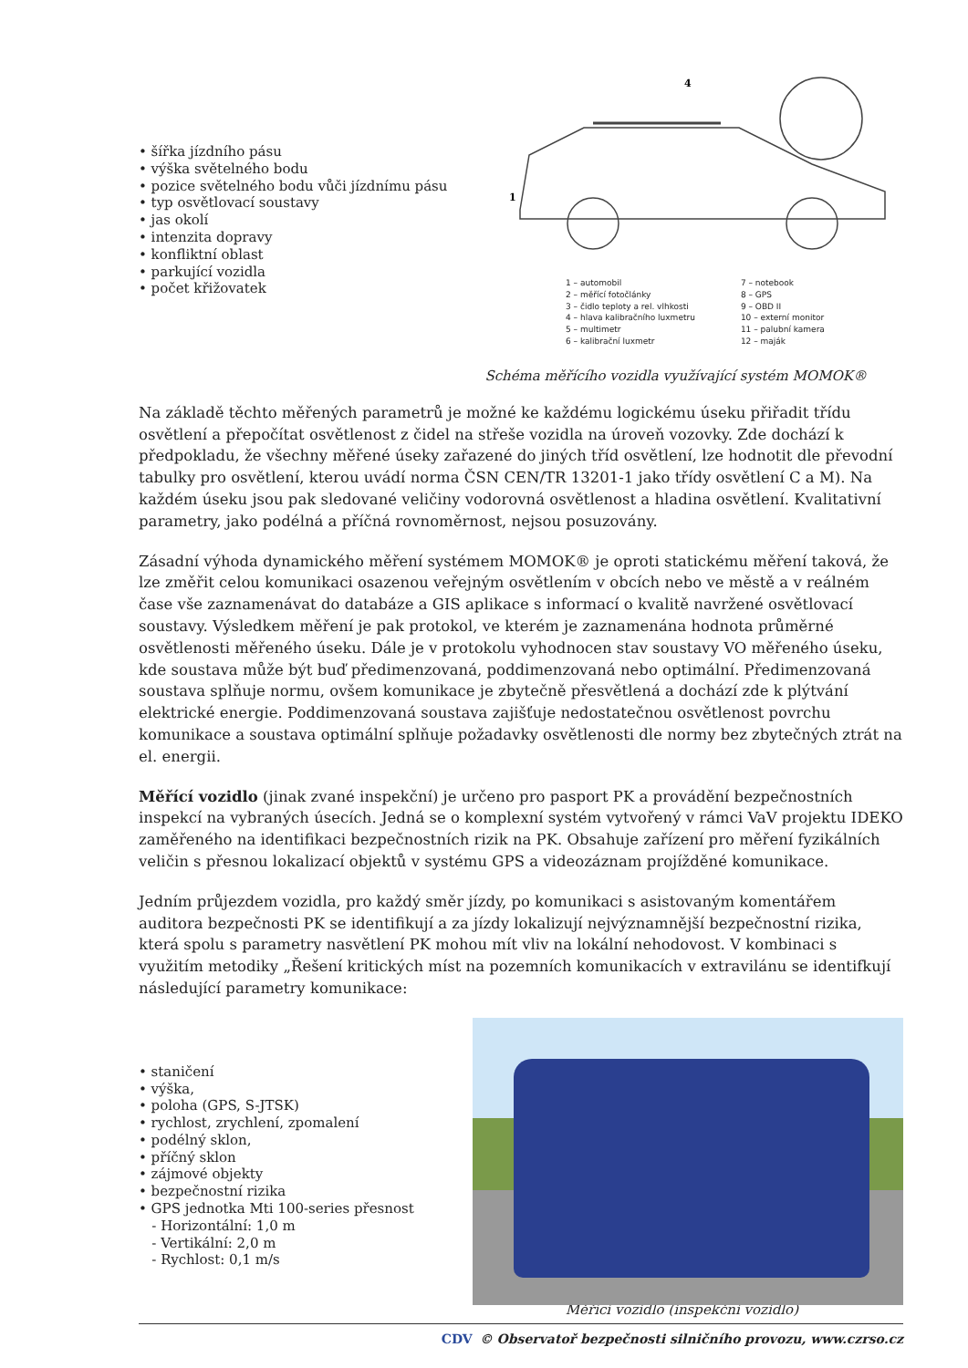• šířka jízdního pásu
• výška světelného bodu
• pozice světelného bodu vůči jízdnímu pásu
• typ osvětlovací soustavy
• jas okolí
• intenzita dopravy
• konfliktní oblast
• parkující vozidla
• počet křižovatek
1
4
1 – automobil
2 – měřící fotočlánky
3 – čidlo teploty a rel. vlhkosti
4 – hlava kalibračního luxmetru
5 – multimetr
6 – kalibrační luxmetr
7 – notebook
8 – GPS
9 – OBD II
10 – externí monitor
11 – palubní kamera
12 – maják
Schéma měřícího vozidla využívající systém MOMOK®
Na základě těchto měřených parametrů je možné ke každému logickému úseku přiřadit třídu osvětlení a přepočítat osvětlenost z čidel na střeše vozidla na úroveň vozovky. Zde dochází k předpokladu, že všechny měřené úseky zařazené do jiných tříd osvětlení, lze hodnotit dle převodní tabulky pro osvětlení, kterou uvádí norma ČSN CEN/TR 13201-1 jako třídy osvětlení C a M). Na každém úseku jsou pak sledované veličiny vodorovná osvětlenost a hladina osvětlení. Kvalitativní parametry, jako podélná a příčná rovnoměrnost, nejsou posuzovány.
Zásadní výhoda dynamického měření systémem MOMOK® je oproti statickému měření taková, že lze změřit celou komunikaci osazenou veřejným osvětlením v obcích nebo ve městě a v reálném čase vše zaznamenávat do databáze a GIS aplikace s informací o kvalitě navržené osvětlovací soustavy. Výsledkem měření je pak protokol, ve kterém je zaznamenána hodnota průměrné osvětlenosti měřeného úseku. Dále je v protokolu vyhodnocen stav soustavy VO měřeného úseku, kde soustava může být buď předimenzovaná, poddimenzovaná nebo optimální. Předimenzovaná soustava splňuje normu, ovšem komunikace je zbytečně přesvětlená a dochází zde k plýtvání elektrické energie. Poddimenzovaná soustava zajišťuje nedostatečnou osvětlenost povrchu komunikace a soustava optimální splňuje požadavky osvětlenosti dle normy bez zbytečných ztrát na el. energii.
Měřící vozidlo (jinak zvané inspekční) je určeno pro pasport PK a provádění bezpečnostních inspekcí na vybraných úsecích. Jedná se o komplexní systém vytvořený v rámci VaV projektu IDEKO zaměřeného na identifikaci bezpečnostních rizik na PK. Obsahuje zařízení pro měření fyzikálních veličin s přesnou lokalizací objektů v systému GPS a videozáznam projížděné komunikace.
Jedním průjezdem vozidla, pro každý směr jízdy, po komunikaci s asistovaným komentářem auditora bezpečnosti PK se identifikují a za jízdy lokalizují nejvýznamnější bezpečnostní rizika, která spolu s parametry nasvětlení PK mohou mít vliv na lokální nehodovost. V kombinaci s využitím metodiky „Řešení kritických míst na pozemních komunikacích v extravilánu se identifkují následující parametry komunikace:
• staničení
• výška,
• poloha (GPS, S-JTSK)
• rychlost, zrychlení, zpomalení
• podélný sklon,
• příčný sklon
• zájmové objekty
• bezpečnostní rizika
• GPS jednotka Mti 100-series přesnost
- Horizontální: 1,0 m
- Vertikální: 2,0 m
- Rychlost: 0,1 m/s
Měřící vozidlo (inspekční vozidlo)
CDV © Observatoř bezpečnosti silničního provozu, www.czrso.cz